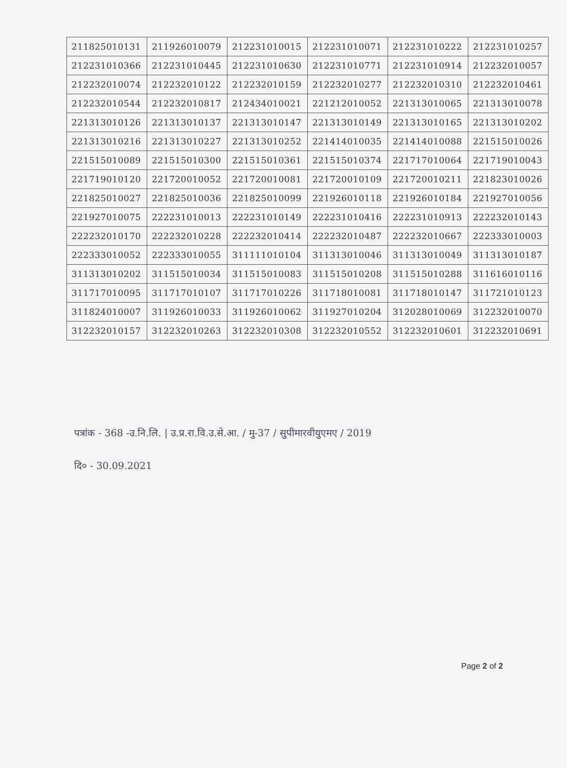| 211825010131 | 211926010079 | 212231010015 | 212231010071 | 212231010222 | 212231010257 |
| 212231010366 | 212231010445 | 212231010630 | 212231010771 | 212231010914 | 212232010057 |
| 212232010074 | 212232010122 | 212232010159 | 212232010277 | 212232010310 | 212232010461 |
| 212232010544 | 212232010817 | 212434010021 | 221212010052 | 221313010065 | 221313010078 |
| 221313010126 | 221313010137 | 221313010147 | 221313010149 | 221313010165 | 221313010202 |
| 221313010216 | 221313010227 | 221313010252 | 221414010035 | 221414010088 | 221515010026 |
| 221515010089 | 221515010300 | 221515010361 | 221515010374 | 221717010064 | 221719010043 |
| 221719010120 | 221720010052 | 221720010081 | 221720010109 | 221720010211 | 221823010026 |
| 221825010027 | 221825010036 | 221825010099 | 221926010118 | 221926010184 | 221927010056 |
| 221927010075 | 222231010013 | 222231010149 | 222231010416 | 222231010913 | 222232010143 |
| 222232010170 | 222232010228 | 222232010414 | 222232010487 | 222232010667 | 222333010003 |
| 222333010052 | 222333010055 | 311111010104 | 311313010046 | 311313010049 | 311313010187 |
| 311313010202 | 311515010034 | 311515010083 | 311515010208 | 311515010288 | 311616010116 |
| 311717010095 | 311717010107 | 311717010226 | 311718010081 | 311718010147 | 311721010123 |
| 311824010007 | 311926010033 | 311926010062 | 311927010204 | 312028010069 | 312232010070 |
| 312232010157 | 312232010263 | 312232010308 | 312232010552 | 312232010601 | 312232010691 |
पत्रांक - 368 -उ.नि.लि. | उ.प्र.रा.वि.उ.से.आ. / मु-37 / सुपीमारवीयुएमए / 2019
दि० - 30.09.2021
Page 2 of 2